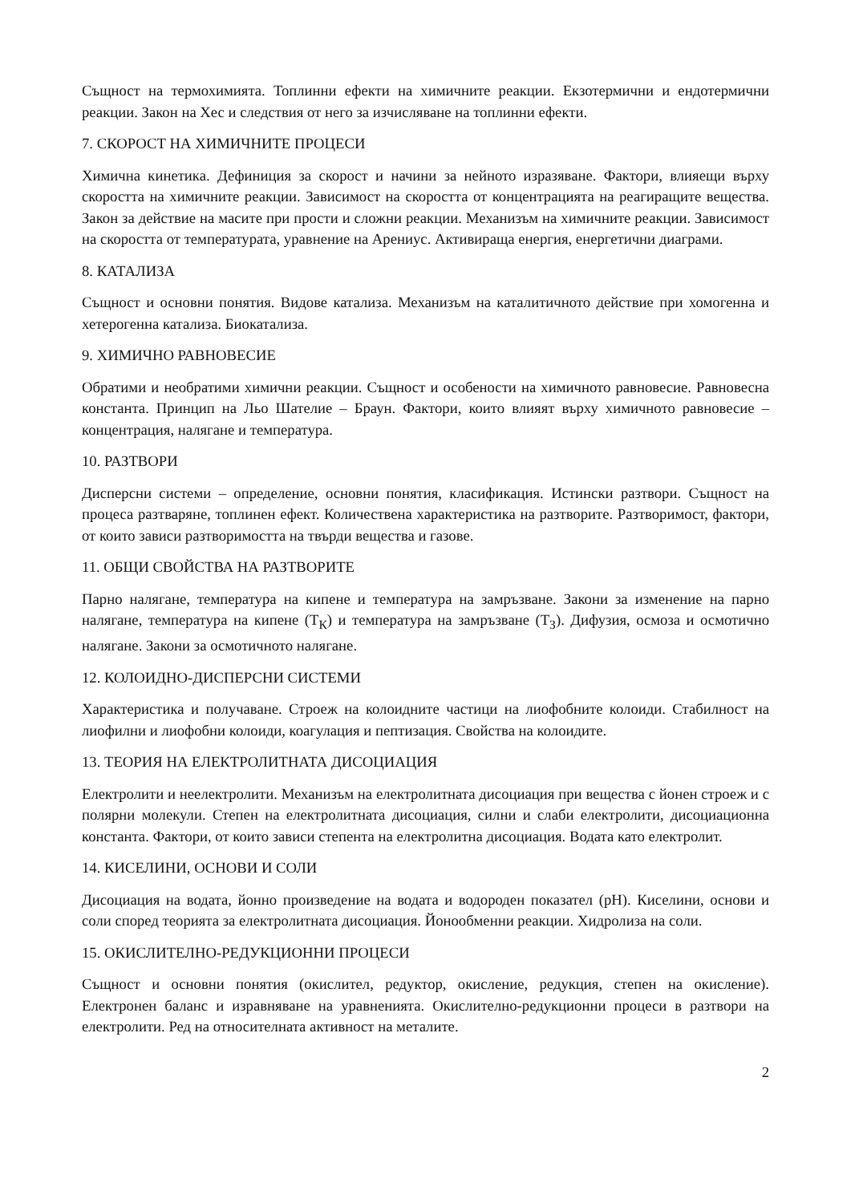Същност на термохимията. Топлинни ефекти на химичните реакции. Екзотермични и ендотермични реакции. Закон на Хес и следствия от него за изчисляване на топлинни ефекти.
7. СКОРОСТ НА ХИМИЧНИТЕ ПРОЦЕСИ
Химична кинетика. Дефиниция за скорост и начини за нейното изразяване. Фактори, влияещи върху скоростта на химичните реакции. Зависимост на скоростта от концентрацията на реагиращите вещества. Закон за действие на масите при прости и сложни реакции. Механизъм на химичните реакции. Зависимост на скоростта от температурата, уравнение на Арениус. Активираща енергия, енергетични диаграми.
8. КАТАЛИЗА
Същност и основни понятия. Видове катализа. Механизъм на каталитичното действие при хомогенна и хетерогенна катализа. Биокатализа.
9. ХИМИЧНО РАВНОВЕСИЕ
Обратими и необратими химични реакции. Същност и особености на химичното равновесие. Равновесна константа. Принцип на Льо Шателие – Браун. Фактори, които влияят върху химичното равновесие – концентрация, налягане и температура.
10. РАЗТВОРИ
Дисперсни системи – определение, основни понятия, класификация. Истински разтвори. Същност на процеса разтваряне, топлинен ефект. Количествена характеристика на разтворите. Разтворимост, фактори, от които зависи разтворимостта на твърди вещества и газове.
11. ОБЩИ СВОЙСТВА НА РАЗТВОРИТЕ
Парно налягане, температура на кипене и температура на замръзване. Закони за изменение на парно налягане, температура на кипене (Т<sub>К</sub>) и температура на замръзване (Т<sub>З</sub>). Дифузия, осмоза и осмотично налягане. Закони за осмотичното налягане.
12. КОЛОИДНО-ДИСПЕРСНИ СИСТЕМИ
Характеристика и получаване. Строеж на колоидните частици на лиофобните колоиди. Стабилност на лиофилни и лиофобни колоиди, коагулация и пептизация. Свойства на колоидите.
13. ТЕОРИЯ НА ЕЛЕКТРОЛИТНАТА ДИСОЦИАЦИЯ
Електролити и неелектролити. Механизъм на електролитната дисоциация при вещества с йонен строеж и с полярни молекули. Степен на електролитната дисоциация, силни и слаби електролити, дисоциационна константа. Фактори, от които зависи степента на електролитна дисоциация. Водата като електролит.
14. КИСЕЛИНИ, ОСНОВИ И СОЛИ
Дисоциация на водата, йонно произведение на водата и водороден показател (pH). Киселини, основи и соли според теорията за електролитната дисоциация. Йонообменни реакции. Хидролиза на соли.
15. ОКИСЛИТЕЛНО-РЕДУКЦИОННИ ПРОЦЕСИ
Същност и основни понятия (окислител, редуктор, окисление, редукция, степен на окисление). Електронен баланс и изравняване на уравненията. Окислително-редукционни процеси в разтвори на електролити. Ред на относителната активност на металите.
2